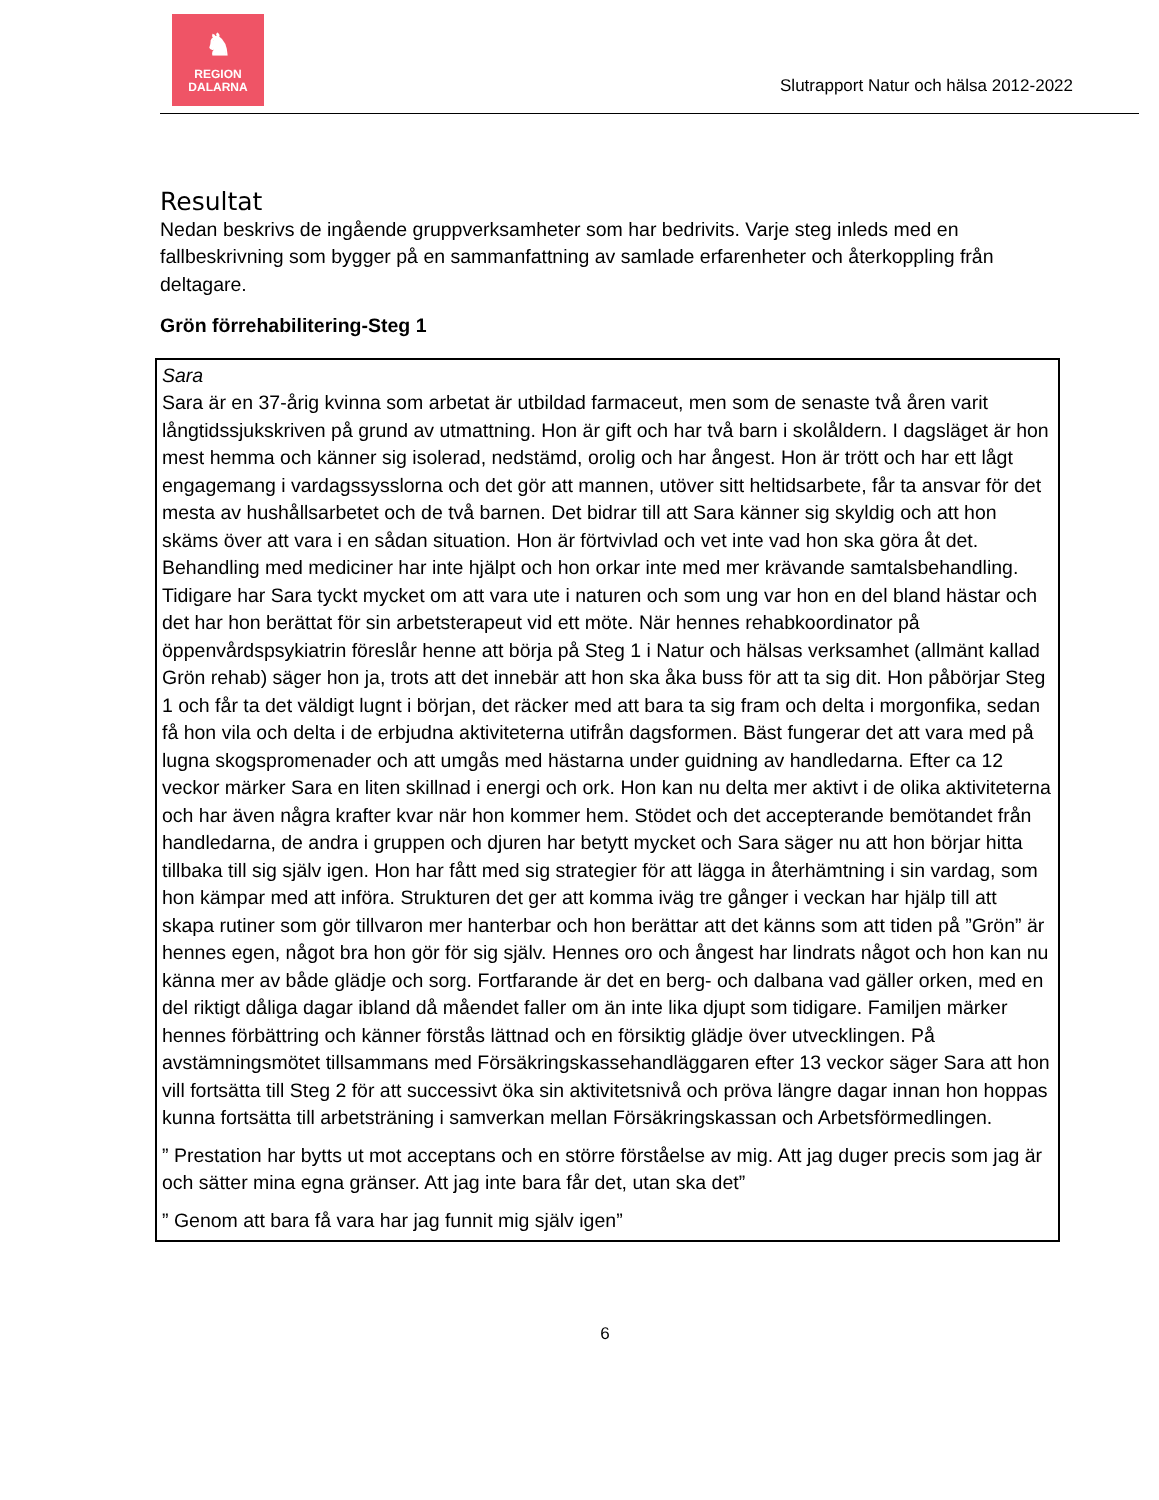♞
REGION
DALARNA
Slutrapport Natur och hälsa 2012-2022
Resultat
Nedan beskrivs de ingående gruppverksamheter som har bedrivits. Varje steg inleds med en fallbeskrivning som bygger på en sammanfattning av samlade erfarenheter och återkoppling från deltagare.
Grön förrehabilitering-Steg 1
Sara
Sara är en 37-årig kvinna som arbetat är utbildad farmaceut, men som de senaste två åren varit långtidssjukskriven på grund av utmattning. Hon är gift och har två barn i skolåldern. I dagsläget är hon mest hemma och känner sig isolerad, nedstämd, orolig och har ångest. Hon är trött och har ett lågt engagemang i vardagssysslorna och det gör att mannen, utöver sitt heltidsarbete, får ta ansvar för det mesta av hushållsarbetet och de två barnen. Det bidrar till att Sara känner sig skyldig och att hon skäms över att vara i en sådan situation. Hon är förtvivlad och vet inte vad hon ska göra åt det. Behandling med mediciner har inte hjälpt och hon orkar inte med mer krävande samtalsbehandling. Tidigare har Sara tyckt mycket om att vara ute i naturen och som ung var hon en del bland hästar och det har hon berättat för sin arbetsterapeut vid ett möte. När hennes rehabkoordinator på öppenvårdspsykiatrin föreslår henne att börja på Steg 1 i Natur och hälsas verksamhet (allmänt kallad Grön rehab) säger hon ja, trots att det innebär att hon ska åka buss för att ta sig dit. Hon påbörjar Steg 1 och får ta det väldigt lugnt i början, det räcker med att bara ta sig fram och delta i morgonfika, sedan få hon vila och delta i de erbjudna aktiviteterna utifrån dagsformen. Bäst fungerar det att vara med på lugna skogspromenader och att umgås med hästarna under guidning av handledarna. Efter ca 12 veckor märker Sara en liten skillnad i energi och ork. Hon kan nu delta mer aktivt i de olika aktiviteterna och har även några krafter kvar när hon kommer hem. Stödet och det accepterande bemötandet från handledarna, de andra i gruppen och djuren har betytt mycket och Sara säger nu att hon börjar hitta tillbaka till sig själv igen. Hon har fått med sig strategier för att lägga in återhämtning i sin vardag, som hon kämpar med att införa. Strukturen det ger att komma iväg tre gånger i veckan har hjälp till att skapa rutiner som gör tillvaron mer hanterbar och hon berättar att det känns som att tiden på ”Grön” är hennes egen, något bra hon gör för sig själv. Hennes oro och ångest har lindrats något och hon kan nu känna mer av både glädje och sorg. Fortfarande är det en berg- och dalbana vad gäller orken, med en del riktigt dåliga dagar ibland då måendet faller om än inte lika djupt som tidigare. Familjen märker hennes förbättring och känner förstås lättnad och en försiktig glädje över utvecklingen. På avstämningsmötet tillsammans med Försäkringskassehandläggaren efter 13 veckor säger Sara att hon vill fortsätta till Steg 2 för att successivt öka sin aktivitetsnivå och pröva längre dagar innan hon hoppas kunna fortsätta till arbetsträning i samverkan mellan Försäkringskassan och Arbetsförmedlingen.
” Prestation har bytts ut mot acceptans och en större förståelse av mig. Att jag duger precis som jag är och sätter mina egna gränser. Att jag inte bara får det, utan ska det”
” Genom att bara få vara har jag funnit mig själv igen”
6